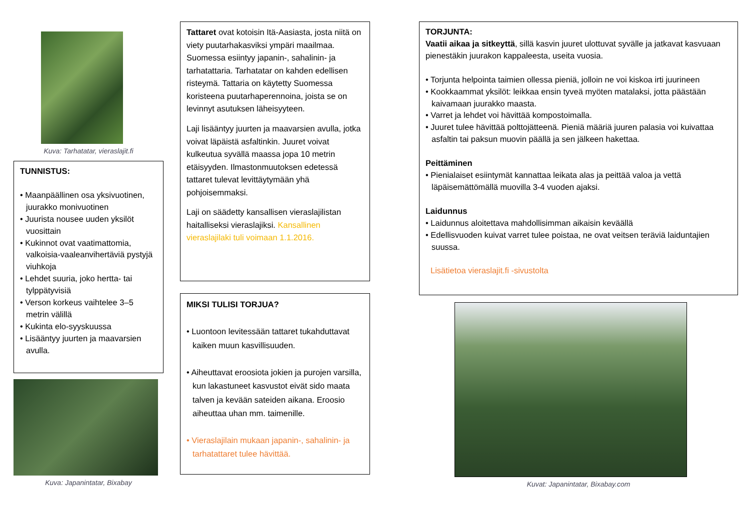Kuva: Tarhatatar, vieraslajit.fi
TUNNISTUS:
• Maanpäällinen osa yksivuotinen, juurakko monivuotinen
• Juurista nousee uuden yksilöt vuosittain
• Kukinnot ovat vaatimattomia, valkoisia-vaaleanvihertäviä pystyjä viuhkoja
• Lehdet suuria, joko hertta- tai tylppätyvisiä
• Verson korkeus vaihtelee 3–5 metrin välillä
• Kukinta elo-syyskuussa
• Lisääntyy juurten ja maavarsien avulla.
Kuva: Japanintatar, Bixabay
Tattaret ovat kotoisin Itä-Aasiasta, josta niitä on viety puutarhakasviksi ympäri maailmaa. Suomessa esiintyy japanin-, sahalinin- ja tarhatattaria. Tarhatatar on kahden edellisen risteymä. Tattaria on käytetty Suomessa koristeena puutarhaperennoina, joista se on levinnyt asutuksen läheisyyteen.
Laji lisääntyy juurten ja maavarsien avulla, jotka voivat läpäistä asfaltinkin. Juuret voivat kulkeutua syvällä maassa jopa 10 metrin etäisyyden. Ilmastonmuutoksen edetessä tattaret tulevat levittäytymään yhä pohjoisemmaksi.
Laji on säädetty kansallisen vieraslajilistan haitalliseksi vieraslajiksi. Kansallinen vieraslajilaki tuli voimaan 1.1.2016.
MIKSI TULISI TORJUA?
• Luontoon levitessään tattaret tukahduttavat kaiken muun kasvillisuuden.
• Aiheuttavat eroosiota jokien ja purojen varsilla, kun lakastuneet kasvustot eivät sido maata talven ja kevään sateiden aikana. Eroosio aiheuttaa uhan mm. taimenille.
• Vieraslajilain mukaan japanin-, sahalinin- ja tarhatattaret tulee hävittää.
TORJUNTA:
Vaatii aikaa ja sitkeyttä, sillä kasvin juuret ulottuvat syvälle ja jatkavat kasvuaan pienestäkin juurakon kappaleesta, useita vuosia.
• Torjunta helpointa taimien ollessa pieniä, jolloin ne voi kiskoa irti juurineen
• Kookkaammat yksilöt: leikkaa ensin tyveä myöten matalaksi, jotta päästään kaivamaan juurakko maasta.
• Varret ja lehdet voi hävittää kompostoimalla.
• Juuret tulee hävittää polttojätteenä. Pieniä määriä juuren palasia voi kuivattaa asfaltin tai paksun muovin päällä ja sen jälkeen hakettaa.
Peittäminen
• Pienialaiset esiintymät kannattaa leikata alas ja peittää valoa ja vettä läpäisemättömällä muovilla 3-4 vuoden ajaksi.
Laidunnus
• Laidunnus aloitettava mahdollisimman aikaisin keväällä
• Edellisvuoden kuivat varret tulee poistaa, ne ovat veitsen teräviä laiduntajien suussa.
Lisätietoa vieraslajit.fi -sivustolta
Kuvat: Japanintatar, Bixabay.com